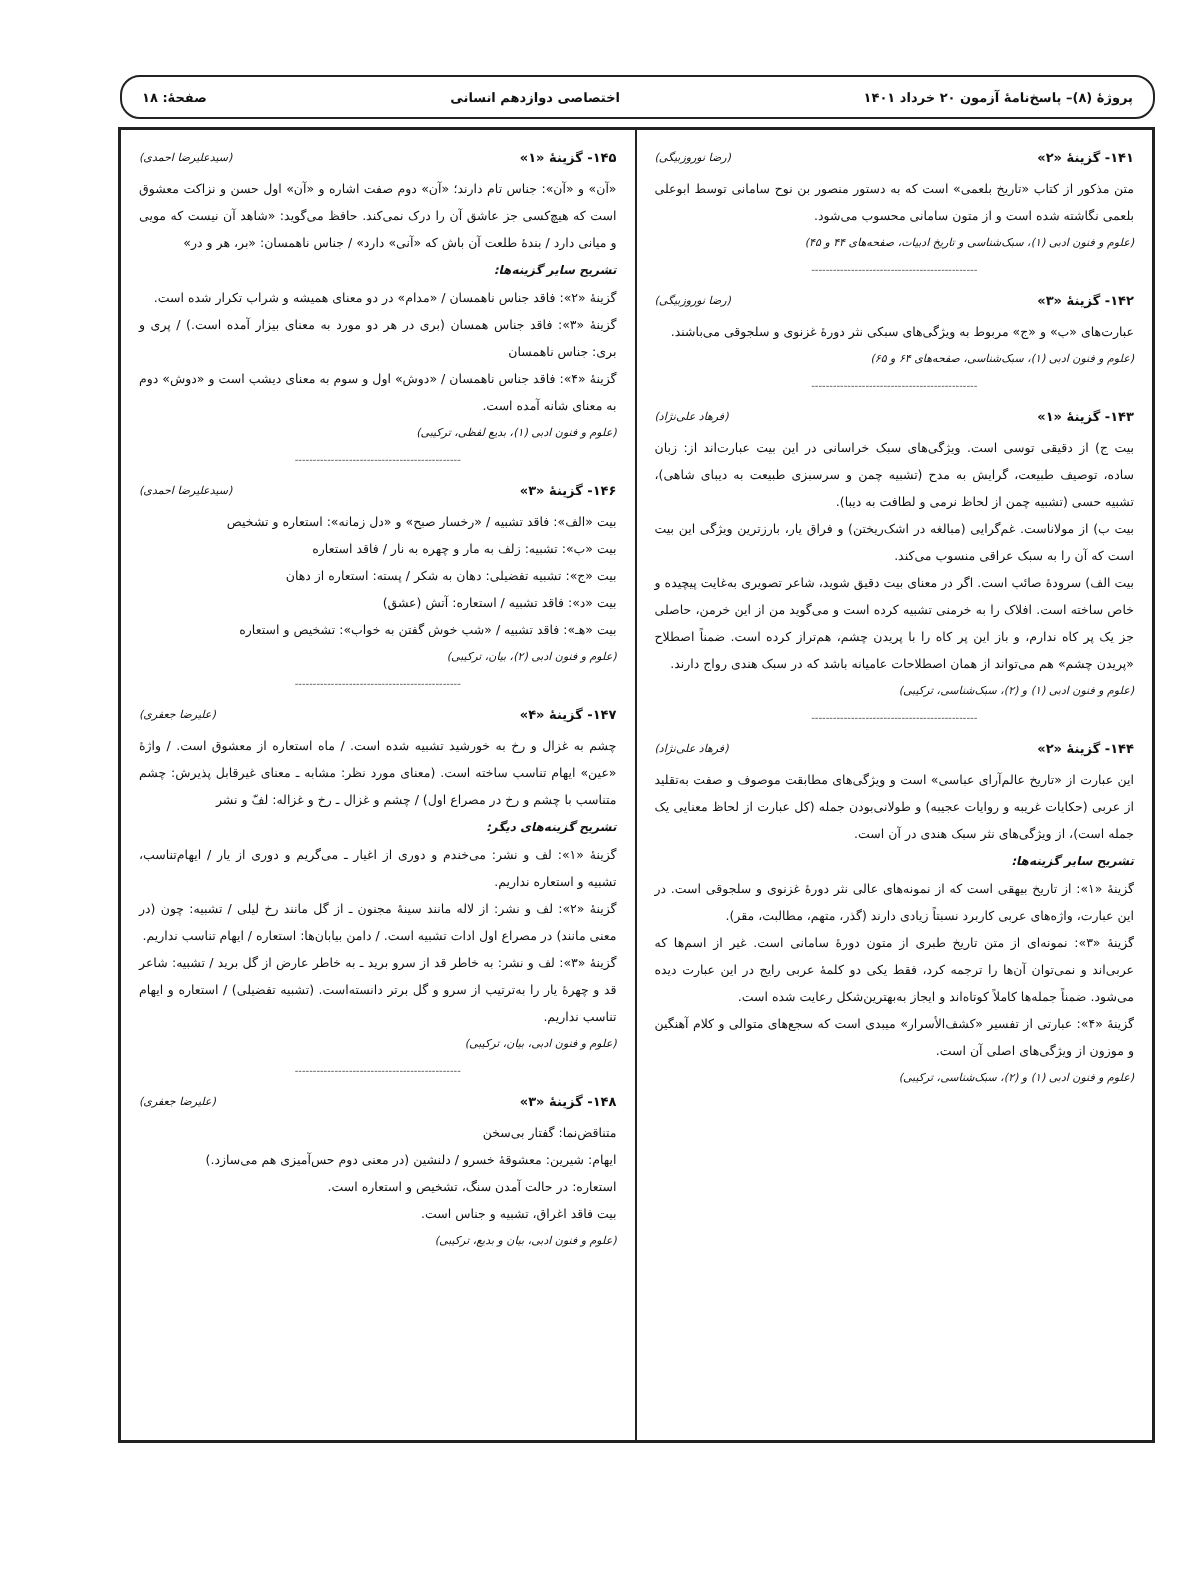پروژهٔ (۸)– پاسخ‌نامهٔ آزمون ۲۰ خرداد ۱۴۰۱ اختصاصی دوازدهم انسانی صفحهٔ: ۱۸
۱۴۱- گزینهٔ «۲» (رضا نوروزبیگی)
متن مذکور از کتاب «تاریخ بلعمی» است که به دستور منصور بن نوح سامانی توسط ابوعلی بلعمی نگاشته شده است و از متون سامانی محسوب می‌شود.
(علوم و فنون ادبی (۱)، سبک‌شناسی و تاریخ ادبیات، صفحه‌های ۴۴ و ۴۵)
----------------------------------------------
۱۴۲- گزینهٔ «۳» (رضا نوروزبیگی)
عبارت‌های «ب» و «ج» مربوط به ویژگی‌های سبکی نثر دورهٔ غزنوی و سلجوقی می‌باشند.
(علوم و فنون ادبی (۱)، سبک‌شناسی، صفحه‌های ۶۴ و ۶۵)
----------------------------------------------
۱۴۳- گزینهٔ «۱» (فرهاد علی‌نژاد)
بیت ج) از دقیقی توسی است. ویژگی‌های سبک خراسانی در این بیت عبارت‌اند از: زبان ساده، توصیف طبیعت، گرایش به مدح (تشبیه چمن و سرسبزی طبیعت به دیبای شاهی)، تشبیه حسی (تشبیه چمن از لحاظ نرمی و لطافت به دیبا).
بیت ب) از مولاناست. غم‌گرایی (مبالغه در اشک‌ریختن) و فراق یار، بارزترین ویژگی این بیت است که آن را به سبک عراقی منسوب می‌کند.
بیت الف) سرودهٔ صائب است. اگر در معنای بیت دقیق شوید، شاعر تصویری به‌غایت پیچیده و خاص ساخته است. افلاک را به خرمنی تشبیه کرده است و می‌گوید من از این خرمن، حاصلی جز یک پر کاه ندارم، و باز این پر کاه را با پریدن چشم، هم‌تراز کرده است. ضمناً اصطلاح «پریدن چشم» هم می‌تواند از همان اصطلاحات عامیانه باشد که در سبک هندی رواج دارند.
(علوم و فنون ادبی (۱) و (۲)، سبک‌شناسی، ترکیبی)
----------------------------------------------
۱۴۴- گزینهٔ «۲» (فرهاد علی‌نژاد)
این عبارت از «تاریخ عالم‌آرای عباسی» است و ویژگی‌های مطابقت موصوف و صفت به‌تقلید از عربی (حکایات غریبه و روایات عجیبه) و طولانی‌بودن جمله (کل عبارت از لحاظ معنایی یک جمله است)، از ویژگی‌های نثر سبک هندی در آن است.
تشریح سایر گزینه‌ها:
گزینهٔ «۱»: از تاریخ بیهقی است که از نمونه‌های عالی نثر دورهٔ غزنوی و سلجوقی است. در این عبارت، واژه‌های عربی کاربرد نسبتاً زیادی دارند (گذر، متهم، مطالبت، مقر).
گزینهٔ «۳»: نمونه‌ای از متن تاریخ طبری از متون دورهٔ سامانی است. غیر از اسم‌ها که عربی‌اند و نمی‌توان آن‌ها را ترجمه کرد، فقط یکی دو کلمهٔ عربی رایج در این عبارت دیده می‌شود. ضمناً جمله‌ها کاملاً کوتاه‌اند و ایجاز به‌بهترین‌شکل رعایت شده است.
گزینهٔ «۴»: عبارتی از تفسیر «کشف‌الأسرار» میبدی است که سجع‌های متوالی و کلام آهنگین و موزون از ویژگی‌های اصلی آن است.
(علوم و فنون ادبی (۱) و (۲)، سبک‌شناسی، ترکیبی)
۱۴۵- گزینهٔ «۱» (سیدعلیرضا احمدی)
«آن» و «آن»: جناس تام دارند؛ «آن» دوم صفت اشاره و «آن» اول حسن و نزاکت معشوق است که هیچ‌کسی جز عاشق آن را درک نمی‌کند. حافظ می‌گوید: «شاهد آن نیست که مویی و میانی دارد / بندهٔ طلعت آن باش که «آنی» دارد» / جناس ناهمسان: «بر، هر و در»
تشریح سایر گزینه‌ها:
گزینهٔ «۲»: فاقد جناس ناهمسان / «مدام» در دو معنای همیشه و شراب تکرار شده است.
گزینهٔ «۳»: فاقد جناس همسان (بری در هر دو مورد به معنای بیزار آمده است.) / پری و بری: جناس ناهمسان
گزینهٔ «۴»: فاقد جناس ناهمسان / «دوش» اول و سوم به معنای دیشب است و «دوش» دوم به معنای شانه آمده است.
(علوم و فنون ادبی (۱)، بدیع لفظی، ترکیبی)
----------------------------------------------
۱۴۶- گزینهٔ «۳» (سیدعلیرضا احمدی)
بیت «الف»: فاقد تشبیه / «رخسار صبح» و «دل زمانه»: استعاره و تشخیص
بیت «ب»: تشبیه: زلف به مار و چهره به نار / فاقد استعاره
بیت «ج»: تشبیه تفضیلی: دهان به شکر / پسته: استعاره از دهان
بیت «د»: فاقد تشبیه / استعاره: آتش (عشق)
بیت «هـ»: فاقد تشبیه / «شب خوش گفتن به خواب»: تشخیص و استعاره
(علوم و فنون ادبی (۲)، بیان، ترکیبی)
----------------------------------------------
۱۴۷- گزینهٔ «۴» (علیرضا جعفری)
چشم به غزال و رخ به خورشید تشبیه شده است. / ماه استعاره از معشوق است. / واژهٔ «عین» ایهام تناسب ساخته است. (معنای مورد نظر: مشابه ـ معنای غیرقابل پذیرش: چشم متناسب با چشم و رخ در مصراع اول) / چشم و غزال ـ رخ و غزاله: لفّ و نشر
تشریح گزینه‌های دیگر:
گزینهٔ «۱»: لف و نشر: می‌خندم و دوری از اغیار ـ می‌گریم و دوری از یار / ایهام‌تناسب، تشبیه و استعاره نداریم.
گزینهٔ «۲»: لف و نشر: از لاله مانند سینهٔ مجنون ـ از گل مانند رخ لیلی / تشبیه: چون (در معنی مانند) در مصراع اول ادات تشبیه است. / دامن بیابان‌ها: استعاره / ایهام تناسب نداریم.
گزینهٔ «۳»: لف و نشر: به خاطر قد از سرو برید ـ به خاطر عارض از گل برید / تشبیه: شاعر قد و چهرهٔ یار را به‌ترتیب از سرو و گل برتر دانسته‌است. (تشبیه تفضیلی) / استعاره و ایهام تناسب نداریم.
(علوم و فنون ادبی، بیان، ترکیبی)
----------------------------------------------
۱۴۸- گزینهٔ «۳» (علیرضا جعفری)
متناقض‌نما: گفتار بی‌سخن
ایهام: شیرین: معشوقهٔ خسرو / دلنشین (در معنی دوم حس‌آمیزی هم می‌سازد.)
استعاره: در حالت آمدن سنگ، تشخیص و استعاره است.
بیت فاقد اغراق، تشبیه و جناس است.
(علوم و فنون ادبی، بیان و بدیع، ترکیبی)